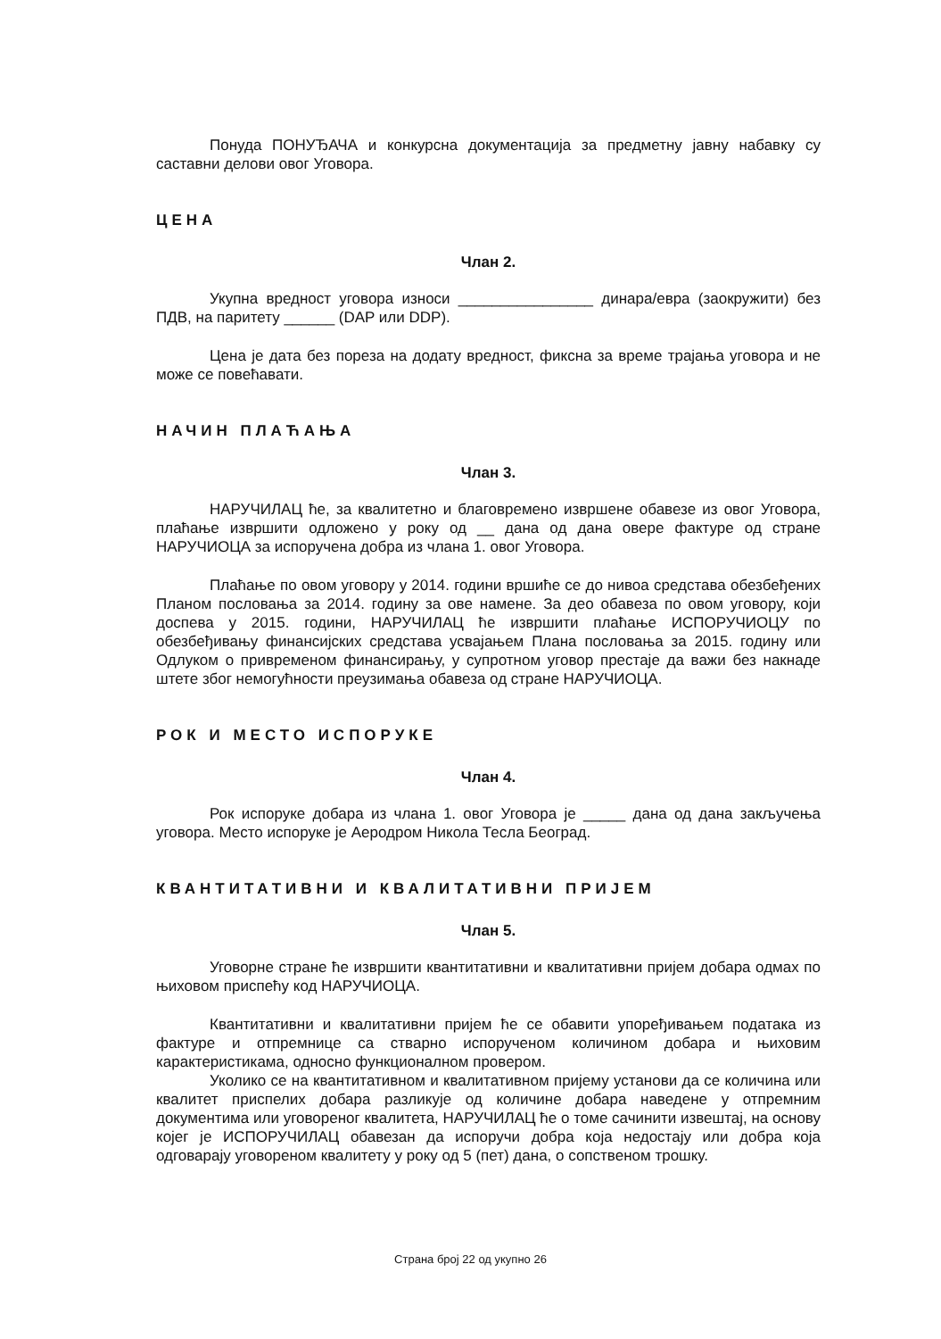Понуда ПОНУЂАЧА и конкурсна документација за предметну јавну набавку су саставни делови овог Уговора.
ЦЕНА
Члан 2.
Укупна вредност уговора износи ________________ динара/евра (заокружити) без ПДВ, на паритету ______ (DAP или DDP).
Цена је дата без пореза на додату вредност, фиксна за време трајања уговора и не може се повећавати.
НАЧИН ПЛАЋАЊА
Члан 3.
НАРУЧИЛАЦ ће, за квалитетно и благовремено извршене обавезе из овог Уговора, плаћање извршити одложено у року од __ дана од дана овере фактуре од стране НАРУЧИОЦА за испоручена добра из члана 1. овог Уговора.
Плаћање по овом уговору у 2014. години вршиће се до нивоа средстава обезбеђених Планом пословања за 2014. годину за ове намене. За део обавеза по овом уговору, који доспева у 2015. години, НАРУЧИЛАЦ ће извршити плаћање ИСПОРУЧИОЦУ по обезбеђивању финансијских средстава усвајањем Плана пословања за 2015. годину или Одлуком о привременом финансирању, у супротном уговор престаје да важи без накнаде штете због немогућности преузимања обавеза од стране НАРУЧИОЦА.
РОК И МЕСТО ИСПОРУКЕ
Члан 4.
Рок испоруке добара из члана 1. овог Уговора је _____ дана од дана закључења уговора. Место испоруке је Аеродром Никола Тесла Београд.
КВАНТИТАТИВНИ И КВАЛИТАТИВНИ ПРИЈЕМ
Члан 5.
Уговорне стране ће извршити квантитативни и квалитативни пријем добара одмах по њиховом приспећу код НАРУЧИОЦА.
Квантитативни и квалитативни пријем ће се обавити упоређивањем података из фактуре и отпремнице са стварно испорученом количином добара и њиховим карактеристикама, односно функционалном провером.
Уколико се на квантитативном и квалитативном пријему установи да се количина или квалитет приспелих добара разликује од количине добара наведене у отпремним документима или уговореног квалитета, НАРУЧИЛАЦ ће о томе сачинити извештај, на основу којег је ИСПОРУЧИЛАЦ обавезан да испоручи добра која недостају или добра која одговарају уговореном квалитету у року од 5 (пет) дана, о сопственом трошку.
Страна број 22 од укупно 26